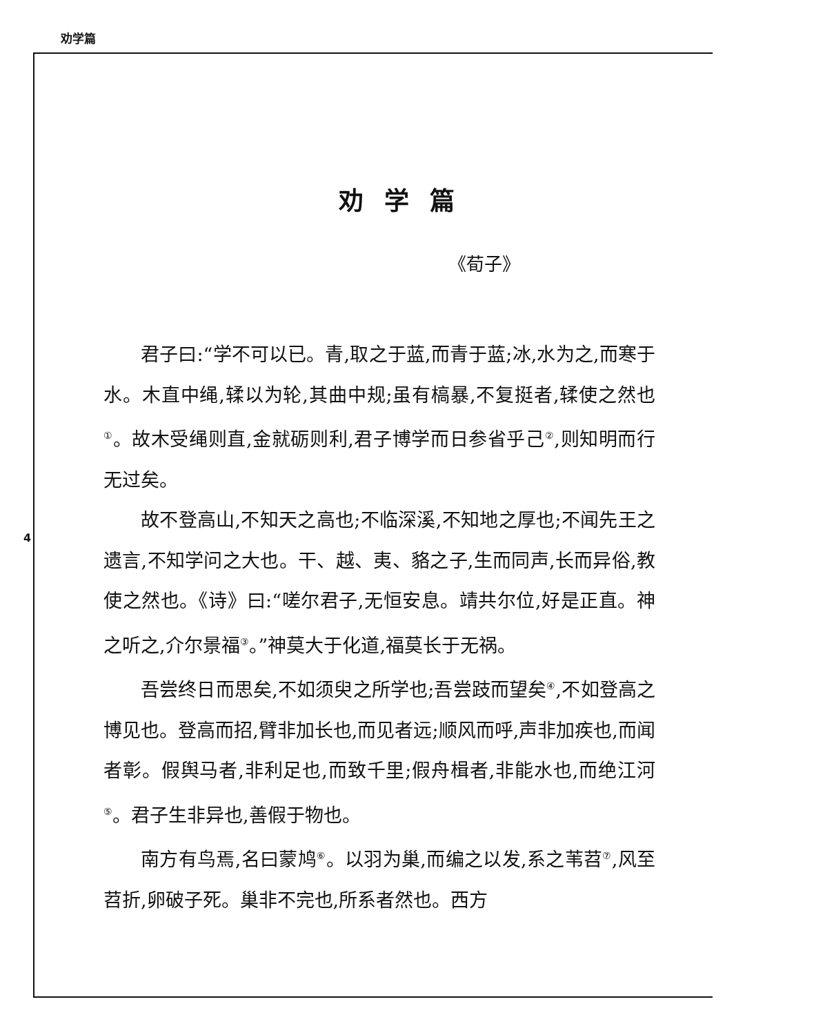劝学篇
4
劝学篇
《荀子》
君子曰:“学不可以已。青,取之于蓝,而青于蓝;冰,水为之,而寒于水。木直中绳,𫐓以为轮,其曲中规;虽有槁暴,不复挺者,𫐓使之然也<sup>①</sup>。故木受绳则直,金就砺则利,君子博学而日参省乎己<sup>②</sup>,则知明而行无过矣。
故不登高山,不知天之高也;不临深溪,不知地之厚也;不闻先王之遗言,不知学问之大也。干、越、夷、貉之子,生而同声,长而异俗,教使之然也。《诗》曰:“嗟尔君子,无恒安息。靖共尔位,好是正直。神之听之,介尔景福<sup>③</sup>。”神莫大于化道,福莫长于无祸。
吾尝终日而思矣,不如须臾之所学也;吾尝跂而望矣<sup>④</sup>,不如登高之博见也。登高而招,臂非加长也,而见者远;顺风而呼,声非加疾也,而闻者彰。假舆马者,非利足也,而致千里;假舟楫者,非能水也,而绝江河<sup>⑤</sup>。君子生非异也,善假于物也。
南方有鸟焉,名曰蒙鸠<sup>⑥</sup>。以羽为巢,而编之以发,系之苇苕<sup>⑦</sup>,风至苕折,卵破子死。巢非不完也,所系者然也。西方